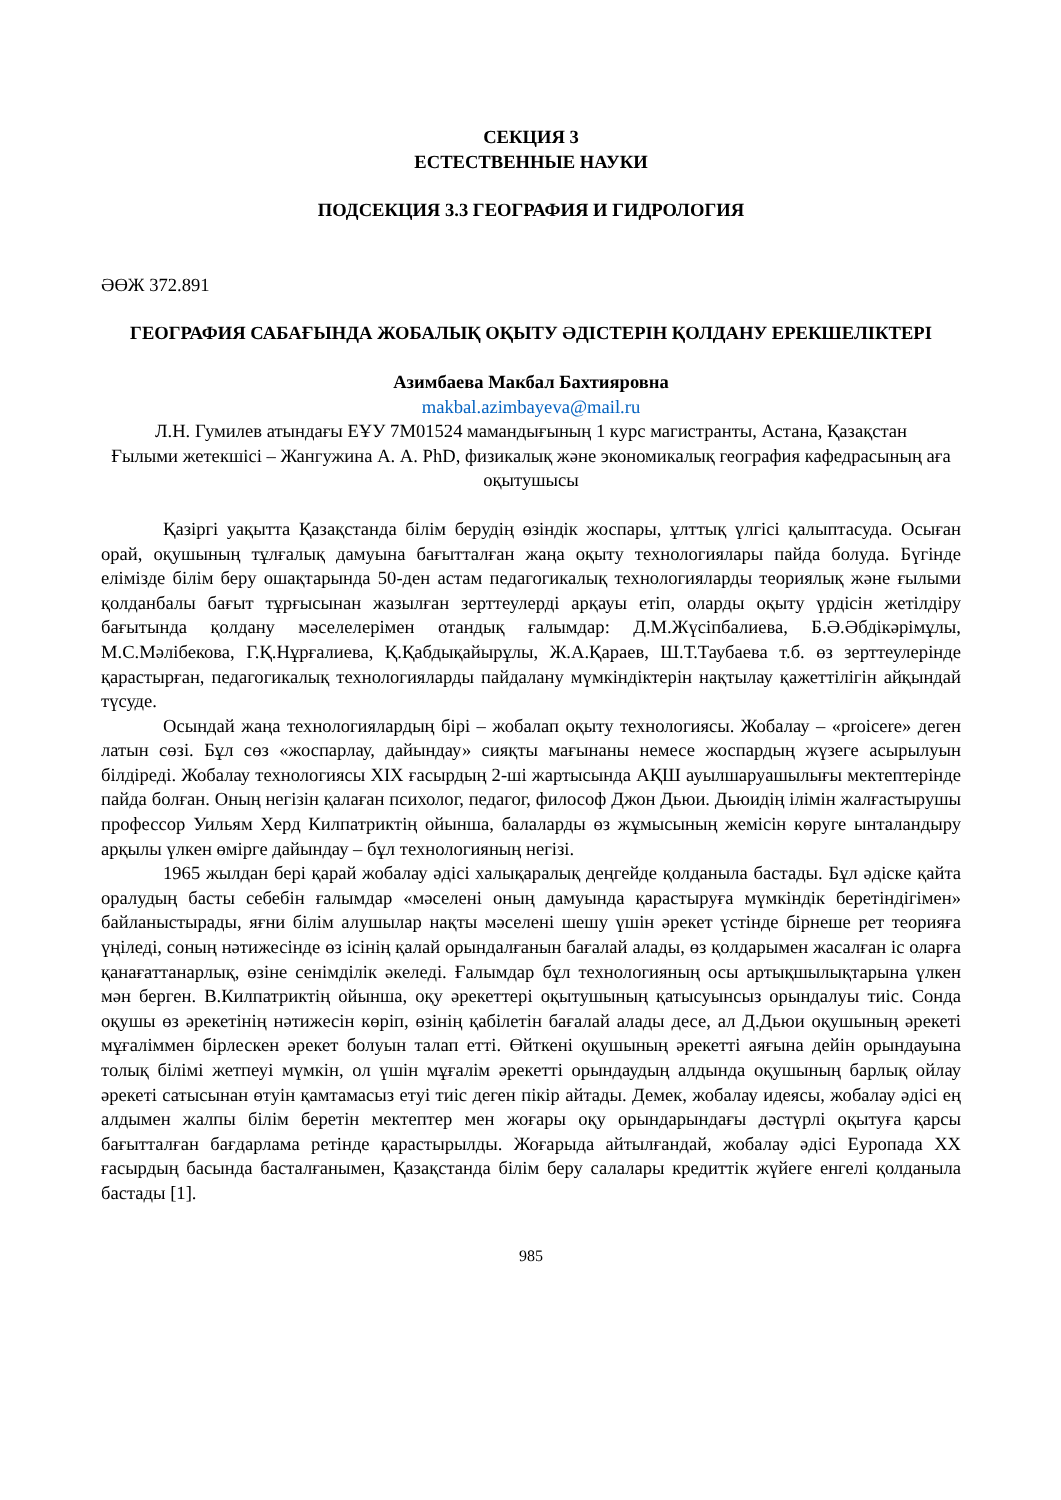СЕКЦИЯ 3
ЕСТЕСТВЕННЫЕ НАУКИ
ПОДСЕКЦИЯ 3.3 ГЕОГРАФИЯ И ГИДРОЛОГИЯ
ӘӨЖ 372.891
ГЕОГРАФИЯ САБАҒЫНДА ЖОБАЛЫҚ ОҚЫТУ ӘДІСТЕРІН ҚОЛДАНУ ЕРЕКШЕЛІКТЕРІ
Азимбаева Макбал Бахтияровна
makbal.azimbayeva@mail.ru
Л.Н. Гумилев атындағы ЕҰУ 7М01524 мамандығының 1 курс магистранты, Астана, Қазақстан
Ғылыми жетекшісі – Жангужина А. А. PhD, физикалық және экономикалық география кафедрасының аға оқытушысы
Қазіргі уақытта Қазақстанда білім берудің өзіндік жоспары, ұлттық үлгісі қалыптасуда. Осыған орай, оқушының тұлғалық дамуына бағытталған жаңа оқыту технологиялары пайда болуда. Бүгінде елімізде білім беру ошақтарында 50-ден астам педагогикалық технологияларды теориялық және ғылыми қолданбалы бағыт тұрғысынан жазылған зерттеулерді арқауы етіп, оларды оқыту үрдісін жетілдіру бағытында қолдану мәселелерімен отандық ғалымдар: Д.М.Жүсіпбалиева, Б.Ә.Әбдікәрімұлы, М.С.Мәлібекова, Г.Қ.Нұрғалиева, Қ.Қабдықайырұлы, Ж.А.Қараев, Ш.Т.Таубаева т.б. өз зерттеулерінде қарастырған, педагогикалық технологияларды пайдалану мүмкіндіктерін нақтылау қажеттілігін айқындай түсуде.
Осындай жаңа технологиялардың бірі – жобалап оқыту технологиясы. Жобалау – «proicere» деген латын сөзі. Бұл сөз «жоспарлау, дайындау» сияқты мағынаны немесе жоспардың жүзеге асырылуын білдіреді. Жобалау технологиясы XIX ғасырдың 2-ші жартысында АҚШ ауылшаруашылығы мектептерінде пайда болған. Оның негізін қалаған психолог, педагог, философ Джон Дьюи. Дьюидің ілімін жалғастырушы профессор Уильям Херд Килпатриктің ойынша, балаларды өз жұмысының жемісін көруге ынталандыру арқылы үлкен өмірге дайындау – бұл технологияның негізі.
1965 жылдан бері қарай жобалау әдісі халықаралық деңгейде қолданыла бастады. Бұл әдіске қайта оралудың басты себебін ғалымдар «мәселені оның дамуында қарастыруға мүмкіндік беретіндігімен» байланыстырады, яғни білім алушылар нақты мәселені шешу үшін әрекет үстінде бірнеше рет теорияға үңіледі, соның нәтижесінде өз ісінің қалай орындалғанын бағалай алады, өз қолдарымен жасалған іс оларға қанағаттанарлық, өзіне сенімділік әкеледі. Ғалымдар бұл технологияның осы артықшылықтарына үлкен мән берген. В.Килпатриктің ойынша, оқу әрекеттері оқытушының қатысуынсыз орындалуы тиіс. Сонда оқушы өз әрекетінің нәтижесін көріп, өзінің қабілетін бағалай алады десе, ал Д.Дьюи оқушының әрекеті мұғаліммен бірлескен әрекет болуын талап етті. Өйткені оқушының әрекетті аяғына дейін орындауына толық білімі жетпеуі мүмкін, ол үшін мұғалім әрекетті орындаудың алдында оқушының барлық ойлау әрекеті сатысынан өтуін қамтамасыз етуі тиіс деген пікір айтады. Демек, жобалау идеясы, жобалау әдісі ең алдымен жалпы білім беретін мектептер мен жоғары оқу орындарындағы дәстүрлі оқытуға қарсы бағытталған бағдарлама ретінде қарастырылды. Жоғарыда айтылғандай, жобалау әдісі Еуропада XX ғасырдың басында басталғанымен, Қазақстанда білім беру салалары кредиттік жүйеге енгелі қолданыла бастады [1].
985